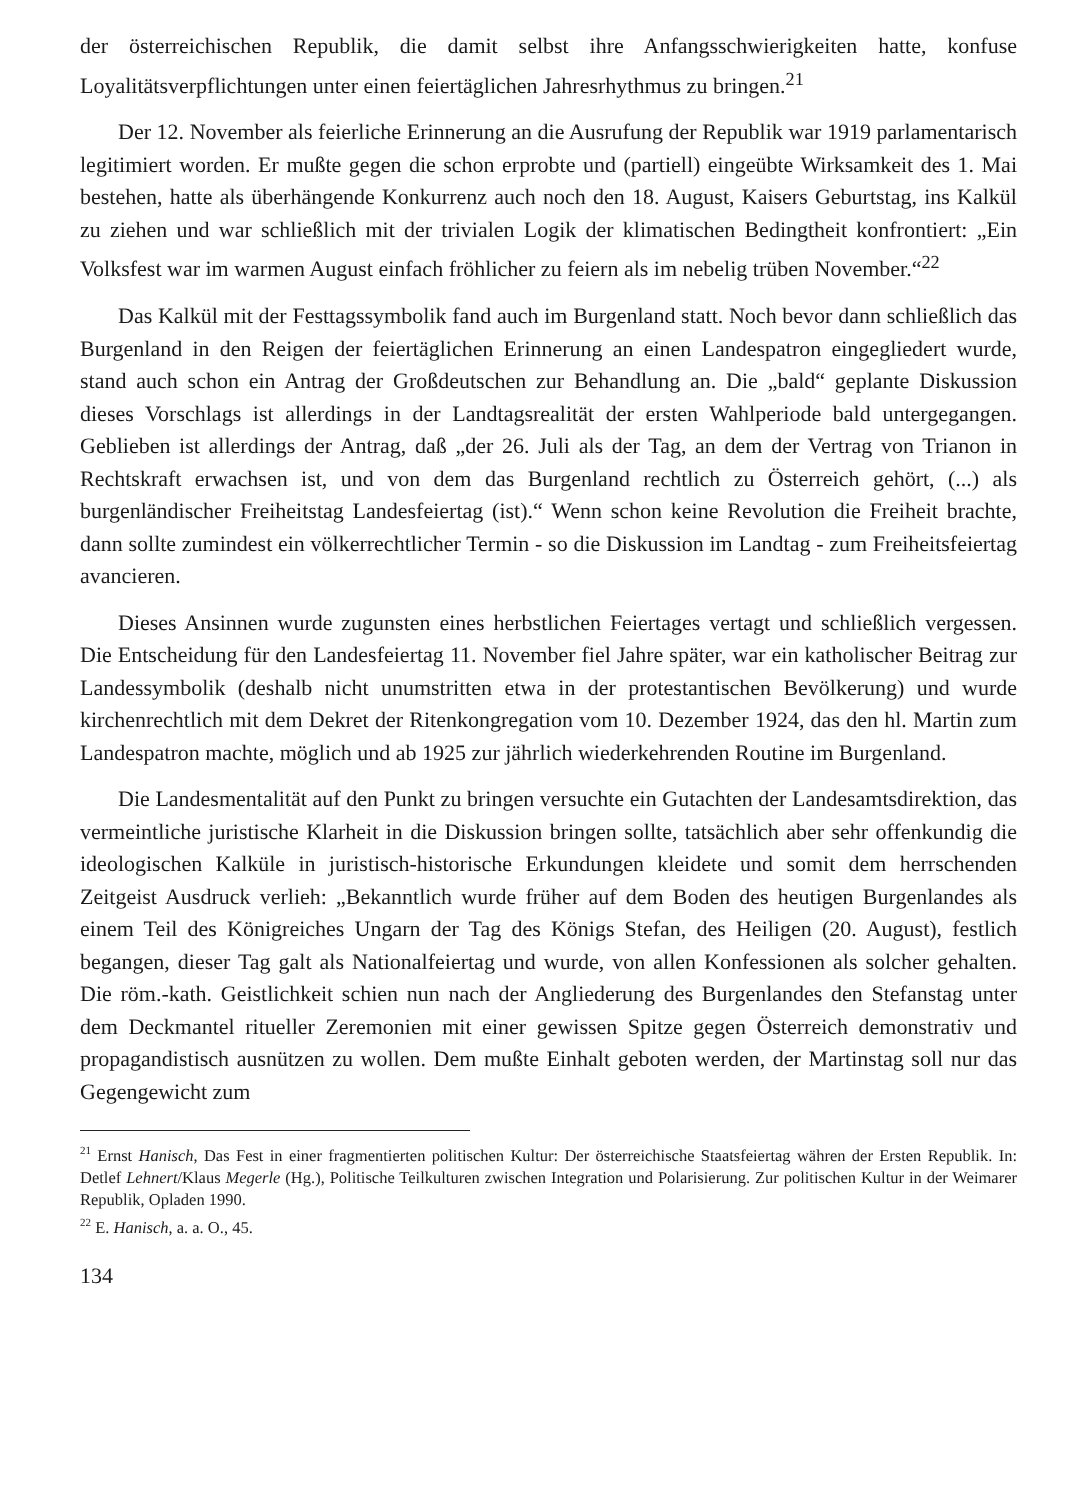der österreichischen Republik, die damit selbst ihre Anfangsschwierigkeiten hatte, konfuse Loyalitätsverpflichtungen unter einen feiertäglichen Jahresrhythmus zu bringen.<sup>21</sup>
Der 12. November als feierliche Erinnerung an die Ausrufung der Republik war 1919 parlamentarisch legitimiert worden. Er mußte gegen die schon erprobte und (partiell) eingeübte Wirksamkeit des 1. Mai bestehen, hatte als überhängende Konkurrenz auch noch den 18. August, Kaisers Geburtstag, ins Kalkül zu ziehen und war schließlich mit der trivialen Logik der klimatischen Bedingtheit konfrontiert: „Ein Volksfest war im warmen August einfach fröhlicher zu feiern als im nebelig trüben November.“<sup>22</sup>
Das Kalkül mit der Festtagssymbolik fand auch im Burgenland statt. Noch bevor dann schließlich das Burgenland in den Reigen der feiertäglichen Erinnerung an einen Landespatron eingegliedert wurde, stand auch schon ein Antrag der Großdeutschen zur Behandlung an. Die „bald“ geplante Diskussion dieses Vorschlags ist allerdings in der Landtagsrealität der ersten Wahlperiode bald untergegangen. Geblieben ist allerdings der Antrag, daß „der 26. Juli als der Tag, an dem der Vertrag von Trianon in Rechtskraft erwachsen ist, und von dem das Burgenland rechtlich zu Österreich gehört, (...) als burgenländischer Freiheitstag Landesfeiertag (ist).“ Wenn schon keine Revolution die Freiheit brachte, dann sollte zumindest ein völkerrechtlicher Termin - so die Diskussion im Landtag - zum Freiheitsfeiertag avancieren.
Dieses Ansinnen wurde zugunsten eines herbstlichen Feiertages vertagt und schließlich vergessen. Die Entscheidung für den Landesfeiertag 11. November fiel Jahre später, war ein katholischer Beitrag zur Landessymbolik (deshalb nicht unumstritten etwa in der protestantischen Bevölkerung) und wurde kirchenrechtlich mit dem Dekret der Ritenkongregation vom 10. Dezember 1924, das den hl. Martin zum Landespatron machte, möglich und ab 1925 zur jährlich wiederkehrenden Routine im Burgenland.
Die Landesmentalität auf den Punkt zu bringen versuchte ein Gutachten der Landesamtsdirektion, das vermeintliche juristische Klarheit in die Diskussion bringen sollte, tatsächlich aber sehr offenkundig die ideologischen Kalküle in juristisch-historische Erkundungen kleidete und somit dem herrschenden Zeitgeist Ausdruck verlieh: „Bekanntlich wurde früher auf dem Boden des heutigen Burgenlandes als einem Teil des Königreiches Ungarn der Tag des Königs Stefan, des Heiligen (20. August), festlich begangen, dieser Tag galt als Nationalfeiertag und wurde, von allen Konfessionen als solcher gehalten. Die röm.-kath. Geistlichkeit schien nun nach der Angliederung des Burgenlandes den Stefanstag unter dem Deckmantel ritueller Zeremonien mit einer gewissen Spitze gegen Österreich demonstrativ und propagandistisch ausnützen zu wollen. Dem mußte Einhalt geboten werden, der Martinstag soll nur das Gegengewicht zum
<sup>21</sup> Ernst Hanisch, Das Fest in einer fragmentierten politischen Kultur: Der österreichische Staatsfeiertag währen der Ersten Republik. In: Detlef Lehnert/Klaus Megerle (Hg.), Politische Teilkulturen zwischen Integration und Polarisierung. Zur politischen Kultur in der Weimarer Republik, Opladen 1990.
<sup>22</sup> E. Hanisch, a. a. O., 45.
134